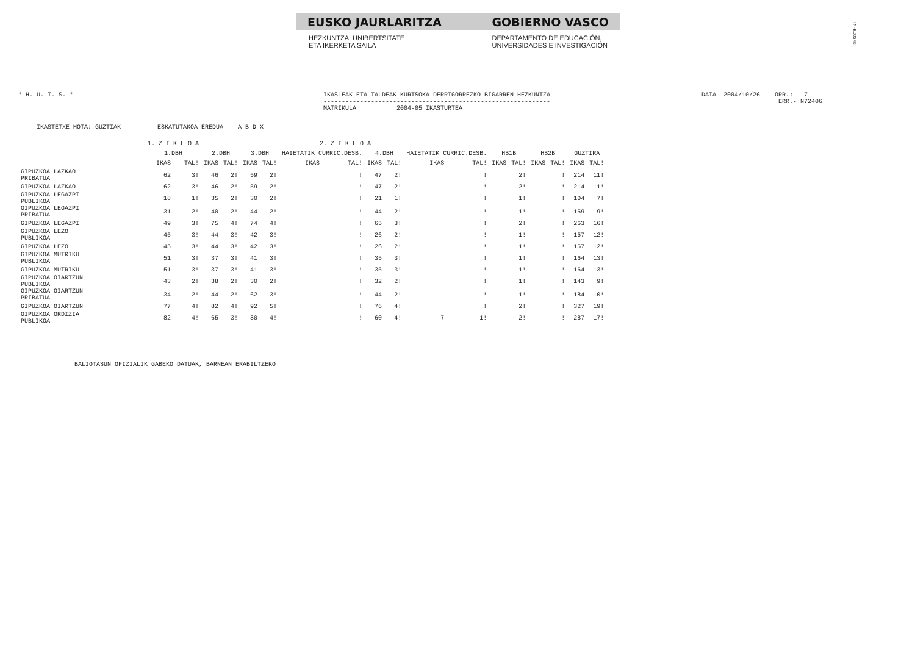EUSKO JAURLARITZA GOBIERNO VASCO
HEZKUNTZA, UNIBERTSITATE
ETA IKERKETA SAILA DEPARTAMENTO DE EDUCACIÓN,
UNIVERSIDADES E INVESTIGACIÓN
!MFKBOSNC
* H. U. I. S. *
IKASLEAK ETA TALDEAK KURTSOKA DERRIGORREZKO BIGARREN HEZKUNTZA -------------------------------------------------------------- MATRIKULA 2004-05 IKASTURTEA
DATA 2004/10/26 ORR.: 7 ERR.- N72406
IKASTETXE MOTA: GUZTIAK ESKATUTAKOA EREDUA A B D X
| | 1. Z I K L O A | | 2. Z I K L O A | | | | | | | | | | | | | | | |
| --- | --- | --- | --- | --- | --- | --- | --- | --- | --- | --- | --- | --- | --- | --- | --- | --- | --- | --- |
| | 1.DBH | | 2.DBH | | 3.DBH | | HAIETATIK CURRIC.DESB. | | 4.DBH | | HAIETATIK CURRIC.DESB. | | HB1B | | HB2B | | GUZTIRA | |
| | IKAS | TAL! | IKAS | TAL! | IKAS | TAL! | IKAS | TAL! | IKAS | TAL! | IKAS | TAL! | IKAS | TAL! | IKAS | TAL! | IKAS | TAL! |
| GIPUZKOA LAZKAO PRIBATUA | 62 | 3! | 46 | 2! | 59 | 2! | | ! | 47 | 2! | | ! | | 2! | | ! | 214 | 11! |
| GIPUZKOA LAZKAO | 62 | 3! | 46 | 2! | 59 | 2! | | ! | 47 | 2! | | ! | | 2! | | ! | 214 | 11! |
| GIPUZKOA LEGAZPI PUBLIKOA | 18 | 1! | 35 | 2! | 30 | 2! | | ! | 21 | 1! | | ! | | 1! | | ! | 104 | 7! |
| GIPUZKOA LEGAZPI PRIBATUA | 31 | 2! | 40 | 2! | 44 | 2! | | ! | 44 | 2! | | ! | | 1! | | ! | 159 | 9! |
| GIPUZKOA LEGAZPI | 49 | 3! | 75 | 4! | 74 | 4! | | ! | 65 | 3! | | ! | | 2! | | ! | 263 | 16! |
| GIPUZKOA LEZO PUBLIKOA | 45 | 3! | 44 | 3! | 42 | 3! | | ! | 26 | 2! | | ! | | 1! | | ! | 157 | 12! |
| GIPUZKOA LEZO | 45 | 3! | 44 | 3! | 42 | 3! | | ! | 26 | 2! | | ! | | 1! | | ! | 157 | 12! |
| GIPUZKOA MUTRIKU PUBLIKOA | 51 | 3! | 37 | 3! | 41 | 3! | | ! | 35 | 3! | | ! | | 1! | | ! | 164 | 13! |
| GIPUZKOA MUTRIKU | 51 | 3! | 37 | 3! | 41 | 3! | | ! | 35 | 3! | | ! | | 1! | | ! | 164 | 13! |
| GIPUZKOA OIARTZUN PUBLIKOA | 43 | 2! | 38 | 2! | 30 | 2! | | ! | 32 | 2! | | ! | | 1! | | ! | 143 | 9! |
| GIPUZKOA OIARTZUN PRIBATUA | 34 | 2! | 44 | 2! | 62 | 3! | | ! | 44 | 2! | | ! | | 1! | | ! | 184 | 10! |
| GIPUZKOA OIARTZUN | 77 | 4! | 82 | 4! | 92 | 5! | | ! | 76 | 4! | | ! | | 2! | | ! | 327 | 19! |
| GIPUZKOA ORDIZIA PUBLIKOA | 82 | 4! | 65 | 3! | 80 | 4! | | ! | 60 | 4! | 7 | 1! | | 2! | | ! | 287 | 17! |
BALIOTASUN OFIZIALIK GABEKO DATUAK, BARNEAN ERABILTZEKO